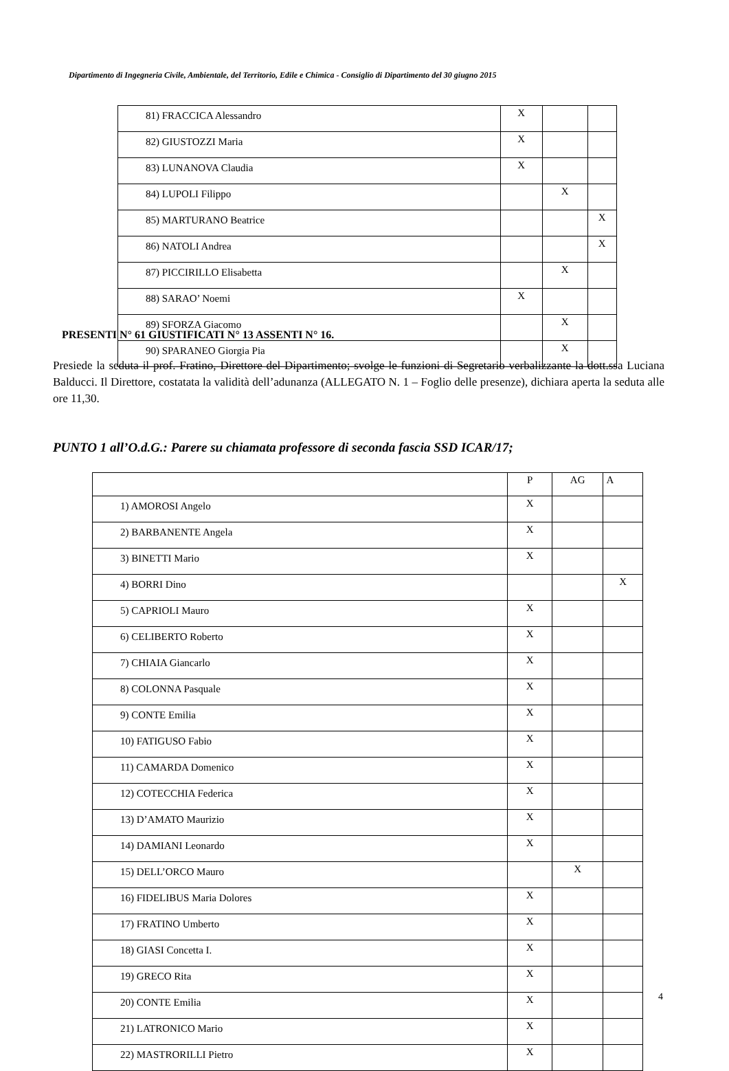Dipartimento di Ingegneria Civile, Ambientale, del Territorio, Edile e Chimica - Consiglio di Dipartimento del 30 giugno 2015
| 81) FRACCICA Alessandro | X | | |
| 82) GIUSTOZZI Maria | X | | |
| 83) LUNANOVA Claudia | X | | |
| 84) LUPOLI Filippo | | X | |
| 85) MARTURANO Beatrice | | | X |
| 86) NATOLI Andrea | | | X |
| 87) PICCIRILLO Elisabetta | | X | |
| 88) SARAO’ Noemi | X | | |
| 89) SFORZA Giacomo | | X | |
| 90) SPARANEO Giorgia Pia | | X | |
PRESENTI N° 61 GIUSTIFICATI N° 13 ASSENTI N° 16.
Presiede la seduta il prof. Fratino, Direttore del Dipartimento; svolge le funzioni di Segretario verbalizzante la dott.ssa Luciana Balducci. Il Direttore, costatata la validità dell’adunanza (ALLEGATO N. 1 – Foglio delle presenze), dichiara aperta la seduta alle ore 11,30.
PUNTO 1 all’O.d.G.: Parere su chiamata professore di seconda fascia SSD ICAR/17;
| | P | AG | A |
| 1) AMOROSI Angelo | X | | |
| 2) BARBANENTE Angela | X | | |
| 3) BINETTI Mario | X | | |
| 4) BORRI Dino | | | X |
| 5) CAPRIOLI Mauro | X | | |
| 6) CELIBERTO Roberto | X | | |
| 7) CHIAIA Giancarlo | X | | |
| 8) COLONNA Pasquale | X | | |
| 9) CONTE Emilia | X | | |
| 10) FATIGUSO Fabio | X | | |
| 11) CAMARDA Domenico | X | | |
| 12) COTECCHIA Federica | X | | |
| 13) D’AMATO Maurizio | X | | |
| 14) DAMIANI Leonardo | X | | |
| 15) DELL’ORCO Mauro | | X | |
| 16) FIDELIBUS Maria Dolores | X | | |
| 17) FRATINO Umberto | X | | |
| 18) GIASI Concetta I. | X | | |
| 19) GRECO Rita | X | | |
| 20) CONTE Emilia | X | | |
| 21) LATRONICO Mario | X | | |
| 22) MASTRORILLI Pietro | X | | |
4